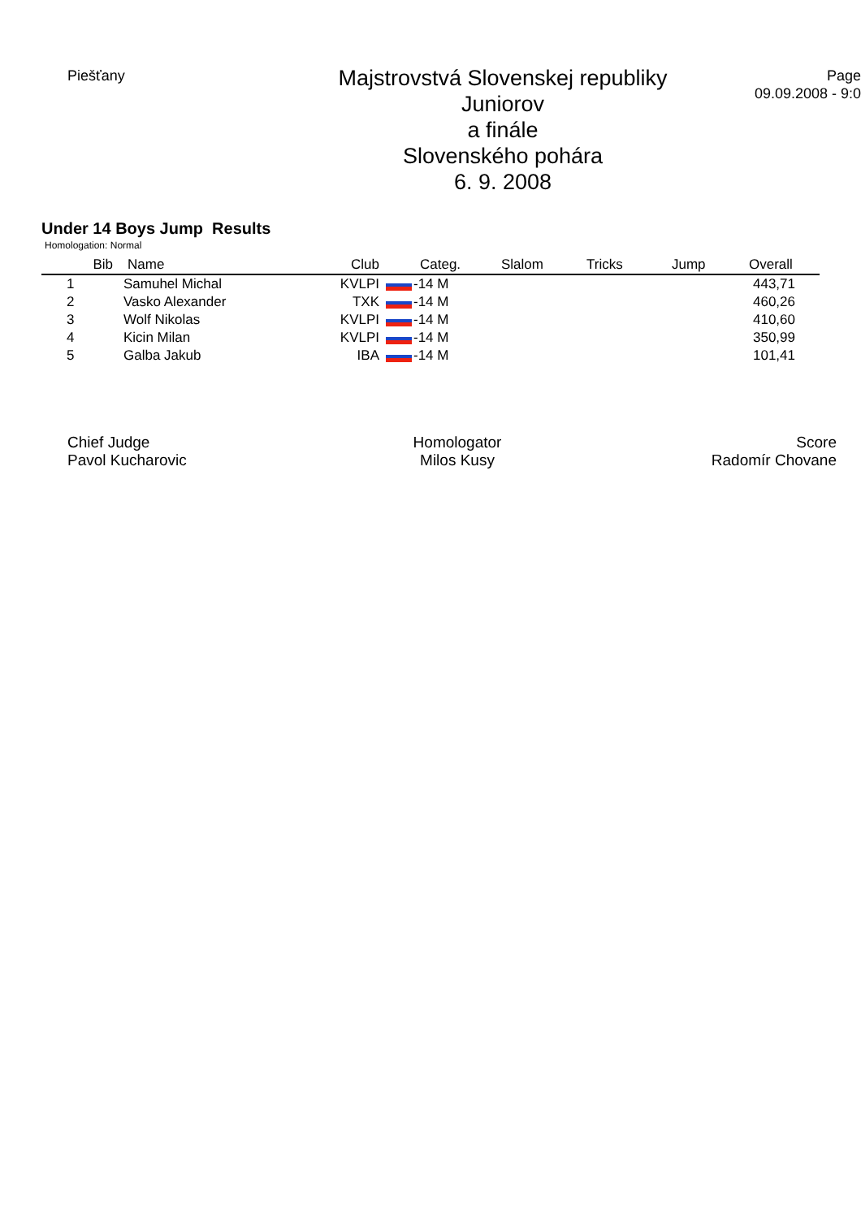Piešťany
Majstrovstvá Slovenskej republiky
Juniorov
a finále
Slovenského pohára
6. 9. 2008
Page
09.09.2008 - 9:0
Under 14 Boys Jump Results
Homologation: Normal
| Bib | Name | Club | Categ. | Slalom | Tricks | Jump | Overall |
| --- | --- | --- | --- | --- | --- | --- | --- |
| 1 | Samuhel Michal | KVLPI | -14 M | | | | 443,71 |
| 2 | Vasko Alexander | TXK | -14 M | | | | 460,26 |
| 3 | Wolf Nikolas | KVLPI | -14 M | | | | 410,60 |
| 4 | Kicin Milan | KVLPI | -14 M | | | | 350,99 |
| 5 | Galba Jakub | IBA | -14 M | | | | 101,41 |
Chief Judge
Pavol Kucharovic
Homologator
Milos Kusy
Score
Radomír Chovane